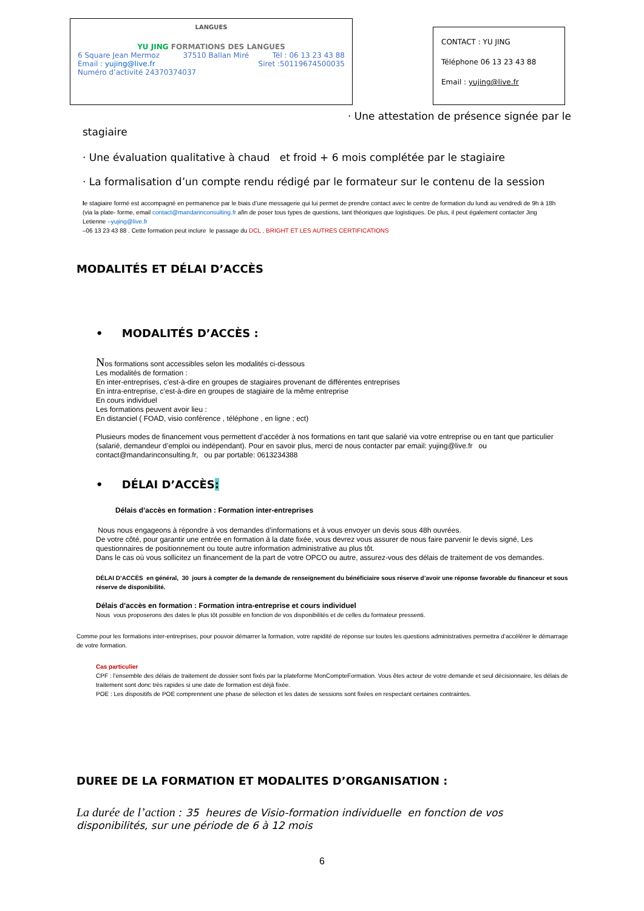LANGUES
YU JING FORMATIONS DES LANGUES
6 Square Jean Mermoz 37510 Ballan Miré Tél : 06 13 23 43 88
Email : yujing@live.fr Siret :50119674500035
Numéro d’activité 24370374037
CONTACT : YU JING
Téléphone 06 13 23 43 88
Email : yujing@live.fr
· Une attestation de présence signée par le
stagiaire
· Une évaluation qualitative à chaud et froid + 6 mois complétée par le stagiaire
· La formalisation d’un compte rendu rédigé par le formateur sur le contenu de la session
le stagiaire formé est accompagné en permanence par le biais d’une messagerie qui lui permet de prendre contact avec le centre de formation du lundi au vendredi de 9h à 18h (via la plate- forme, email contact@mandarinconsulting.fr afin de poser tous types de questions, tant théoriques que logistiques. De plus, il peut également contacter Jing Letienne –yujing@live.fr
–06 13 23 43 88 . Cette formation peut inclure le passage du DCL , BRIGHT ET LES AUTRES CERTIFICATIONS
MODALITÉS ET DÉLAI D’ACCÈS
• MODALITÉS D’ACCÈS :
Nos formations sont accessibles selon les modalités ci-dessous
Les modalités de formation :
En inter-entreprises, c’est-à-dire en groupes de stagiaires provenant de différentes entreprises
En intra-entreprise, c’est-à-dire en groupes de stagiaire de la même entreprise
En cours individuel
Les formations peuvent avoir lieu :
En distanciel ( FOAD, visio conférence , téléphone , en ligne ; ect)
Plusieurs modes de financement vous permettent d’accéder à nos formations en tant que salarié via votre entreprise ou en tant que particulier (salarié, demandeur d’emploi ou indépendant). Pour en savoir plus, merci de nous contacter par email: yujing@live.fr ou contact@mandarinconsulting.fr, ou par portable: 0613234388
• DÉLAI D’ACCÈS:
Délais d’accès en formation : Formation inter-entreprises
Nous nous engageons à répondre à vos demandes d’informations et à vous envoyer un devis sous 48h ouvrées.
De votre côté, pour garantir une entrée en formation à la date fixée, vous devrez vous assurer de nous faire parvenir le devis signé, Les questionnaires de positionnement ou toute autre information administrative au plus tôt.
Dans le cas où vous sollicitez un financement de la part de votre OPCO ou autre, assurez-vous des délais de traitement de vos demandes.
DÉLAI D’ACCÈS en général, 30 jours à compter de la demande de renseignement du bénéficiaire sous réserve d’avoir une réponse favorable du financeur et sous réserve de disponibilité.
Délais d’accès en formation : Formation intra-entreprise et cours individuel
Nous vous proposerons des dates le plus tôt possible en fonction de vos disponibilités et de celles du formateur pressenti.
Comme pour les formations inter-entreprises, pour pouvoir démarrer la formation, votre rapidité de réponse sur toutes les questions administratives permettra d’accélérer le démarrage de votre formation.
Cas particulier
CPF : l’ensemble des délais de traitement de dossier sont fixés par la plateforme MonCompteFormation. Vous êtes acteur de votre demande et seul décisionnaire, les délais de traitement sont donc très rapides si une date de formation est déjà fixée.
POE : Les dispositifs de POE comprennent une phase de sélection et les dates de sessions sont fixées en respectant certaines contraintes.
DUREE DE LA FORMATION ET MODALITES D’ORGANISATION :
La durée de l’action : 35 heures de Visio-formation individuelle en fonction de vos disponibilités, sur une période de 6 à 12 mois
6